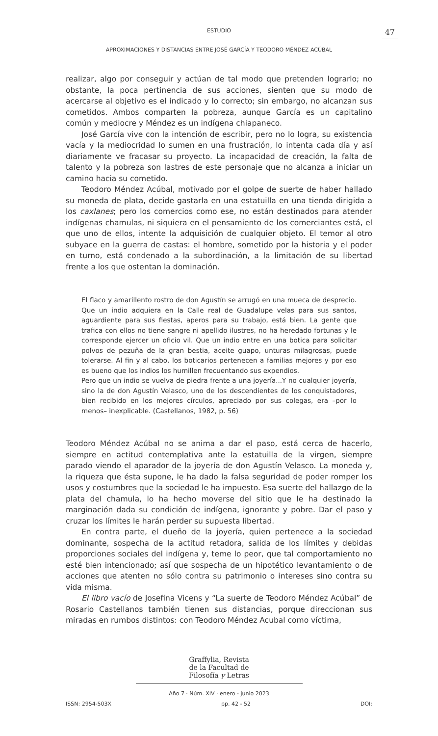ESTUDIO
47
APROXIMACIONES Y DISTANCIAS ENTRE JOSÉ GARCÍA Y TEODORO MÉNDEZ ACÚBAL
realizar, algo por conseguir y actúan de tal modo que pretenden lograrlo; no obstante, la poca pertinencia de sus acciones, sienten que su modo de acercarse al objetivo es el indicado y lo correcto; sin embargo, no alcanzan sus cometidos. Ambos comparten la pobreza, aunque García es un capitalino común y mediocre y Méndez es un indígena chiapaneco.
José García vive con la intención de escribir, pero no lo logra, su existencia vacía y la mediocridad lo sumen en una frustración, lo intenta cada día y así diariamente ve fracasar su proyecto. La incapacidad de creación, la falta de talento y la pobreza son lastres de este personaje que no alcanza a iniciar un camino hacia su cometido.
Teodoro Méndez Acúbal, motivado por el golpe de suerte de haber hallado su moneda de plata, decide gastarla en una estatuilla en una tienda dirigida a los caxlanes; pero los comercios como ese, no están destinados para atender indígenas chamulas, ni siquiera en el pensamiento de los comerciantes está, el que uno de ellos, intente la adquisición de cualquier objeto. El temor al otro subyace en la guerra de castas: el hombre, sometido por la historia y el poder en turno, está condenado a la subordinación, a la limitación de su libertad frente a los que ostentan la dominación.
El flaco y amarillento rostro de don Agustín se arrugó en una mueca de desprecio. Que un indio adquiera en la Calle real de Guadalupe velas para sus santos, aguardiente para sus fiestas, aperos para su trabajo, está bien. La gente que trafica con ellos no tiene sangre ni apellido ilustres, no ha heredado fortunas y le corresponde ejercer un oficio vil. Que un indio entre en una botica para solicitar polvos de pezuña de la gran bestia, aceite guapo, unturas milagrosas, puede tolerarse. Al fin y al cabo, los boticarios pertenecen a familias mejores y por eso es bueno que los indios los humillen frecuentando sus expendios.
Pero que un indio se vuelva de piedra frente a una joyería...Y no cualquier joyería, sino la de don Agustín Velasco, uno de los descendientes de los conquistadores, bien recibido en los mejores círculos, apreciado por sus colegas, era –por lo menos– inexplicable. (Castellanos, 1982, p. 56)
Teodoro Méndez Acúbal no se anima a dar el paso, está cerca de hacerlo, siempre en actitud contemplativa ante la estatuilla de la virgen, siempre parado viendo el aparador de la joyería de don Agustín Velasco. La moneda y, la riqueza que ésta supone, le ha dado la falsa seguridad de poder romper los usos y costumbres que la sociedad le ha impuesto. Esa suerte del hallazgo de la plata del chamula, lo ha hecho moverse del sitio que le ha destinado la marginación dada su condición de indígena, ignorante y pobre. Dar el paso y cruzar los límites le harán perder su supuesta libertad.
En contra parte, el dueño de la joyería, quien pertenece a la sociedad dominante, sospecha de la actitud retadora, salida de los límites y debidas proporciones sociales del indígena y, teme lo peor, que tal comportamiento no esté bien intencionado; así que sospecha de un hipotético levantamiento o de acciones que atenten no sólo contra su patrimonio o intereses sino contra su vida misma.
El libro vacío de Josefina Vicens y “La suerte de Teodoro Méndez Acúbal” de Rosario Castellanos también tienen sus distancias, porque direccionan sus miradas en rumbos distintos: con Teodoro Méndez Acubal como víctima,
Graffylia, Revista
de la Facultad de
Filosofía y Letras
Año 7 · Núm. XIV · enero - junio 2023
ISSN: 2954-503X pp. 42 - 52 DOI: